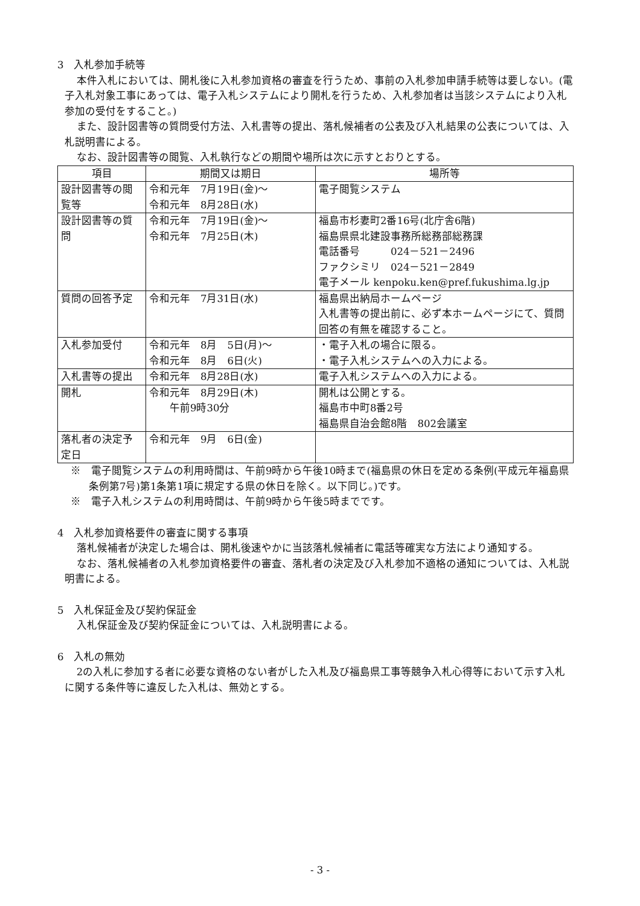3　入札参加手続等
本件入札においては、開札後に入札参加資格の審査を行うため、事前の入札参加申請手続等は要しない。(電子入札対象工事にあっては、電子入札システムにより開札を行うため、入札参加者は当該システムにより入札参加の受付をすること。)
また、設計図書等の質問受付方法、入札書等の提出、落札候補者の公表及び入札結果の公表については、入札説明書による。
なお、設計図書等の閲覧、入札執行などの期間や場所は次に示すとおりとする。
| 項目 | 期間又は期日 | 場所等 |
| --- | --- | --- |
| 設計図書等の閲覧等 | 令和元年 7月19日(金)～ 令和元年 8月28日(水) | 電子閲覧システム |
| 設計図書等の質問 | 令和元年 7月19日(金)～ 令和元年 7月25日(木) | 福島市杉妻町2番16号(北庁舎6階) 福島県県北建設事務所総務部総務課 電話番号 024－521－2496 ファクシミリ 024－521－2849 電子メール kenpoku.ken@pref.fukushima.lg.jp |
| 質問の回答予定 | 令和元年 7月31日(水) | 福島県出納局ホームページ 入札書等の提出前に、必ず本ホームページにて、質問回答の有無を確認すること。 |
| 入札参加受付 | 令和元年 8月 5日(月)～ 令和元年 8月 6日(火) | ・電子入札の場合に限る。 ・電子入札システムへの入力による。 |
| 入札書等の提出 | 令和元年 8月28日(水) | 電子入札システムへの入力による。 |
| 開札 | 令和元年 8月29日(木) 午前9時30分 | 開札は公開とする。 福島市中町8番2号 福島県自治会館8階 802会議室 |
| 落札者の決定予定日 | 令和元年 9月 6日(金) | |
※　電子閲覧システムの利用時間は、午前9時から午後10時まで(福島県の休日を定める条例(平成元年福島県条例第7号)第1条第1項に規定する県の休日を除く。以下同じ。)です。
※　電子入札システムの利用時間は、午前9時から午後5時までです。
4　入札参加資格要件の審査に関する事項
落札候補者が決定した場合は、開札後速やかに当該落札候補者に電話等確実な方法により通知する。
なお、落札候補者の入札参加資格要件の審査、落札者の決定及び入札参加不適格の通知については、入札説明書による。
5　入札保証金及び契約保証金
入札保証金及び契約保証金については、入札説明書による。
6　入札の無効
2の入札に参加する者に必要な資格のない者がした入札及び福島県工事等競争入札心得等において示す入札に関する条件等に違反した入札は、無効とする。
- 3 -